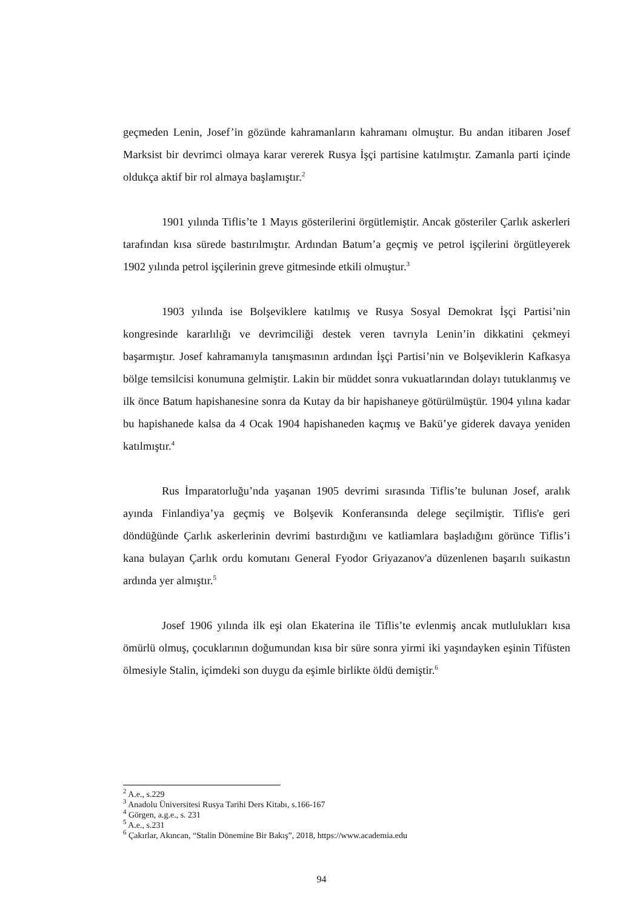geçmeden Lenin, Josef’in gözünde kahramanların kahramanı olmuştur. Bu andan itibaren Josef Marksist bir devrimci olmaya karar vererek Rusya İşçi partisine katılmıştır. Zamanla parti içinde oldukça aktif bir rol almaya başlamıştır.<sup>2</sup>
1901 yılında Tiflis’te 1 Mayıs gösterilerini örgütlemiştir. Ancak gösteriler Çarlık askerleri tarafından kısa sürede bastırılmıştır. Ardından Batum’a geçmiş ve petrol işçilerini örgütleyerek 1902 yılında petrol işçilerinin greve gitmesinde etkili olmuştur.<sup>3</sup>
1903 yılında ise Bolşeviklere katılmış ve Rusya Sosyal Demokrat İşçi Partisi’nin kongresinde kararlılığı ve devrimciliği destek veren tavrıyla Lenin’in dikkatini çekmeyi başarmıştır. Josef kahramanıyla tanışmasının ardından İşçi Partisi’nin ve Bolşeviklerin Kafkasya bölge temsilcisi konumuna gelmiştir. Lakin bir müddet sonra vukuatlarından dolayı tutuklanmış ve ilk önce Batum hapishanesine sonra da Kutay da bir hapishaneye götürülmüştür. 1904 yılına kadar bu hapishanede kalsa da 4 Ocak 1904 hapishaneden kaçmış ve Bakü’ye giderek davaya yeniden katılmıştır.<sup>4</sup>
Rus İmparatorluğu’nda yaşanan 1905 devrimi sırasında Tiflis’te bulunan Josef, aralık ayında Finlandiya’ya geçmiş ve Bolşevik Konferansında delege seçilmiştir. Tiflis'e geri döndüğünde Çarlık askerlerinin devrimi bastırdığını ve katliamlara başladığını görünce Tiflis’i kana bulayan Çarlık ordu komutanı General Fyodor Griyazanov'a düzenlenen başarılı suikastın ardında yer almıştır.<sup>5</sup>
Josef 1906 yılında ilk eşi olan Ekaterina ile Tiflis’te evlenmiş ancak mutlulukları kısa ömürlü olmuş, çocuklarının doğumundan kısa bir süre sonra yirmi iki yaşındayken eşinin Tifüsten ölmesiyle Stalin, içimdeki son duygu da eşimle birlikte öldü demiştir.<sup>6</sup>
<sup>2</sup> A.e., s.229
<sup>3</sup> Anadolu Üniversitesi Rusya Tarihi Ders Kitabı, s.166-167
<sup>4</sup> Görgen, a.g.e., s. 231
<sup>5</sup> A.e., s.231
<sup>6</sup> Çakırlar, Akıncan, “Stalin Dönemine Bir Bakış”, 2018, https://www.academia.edu
94